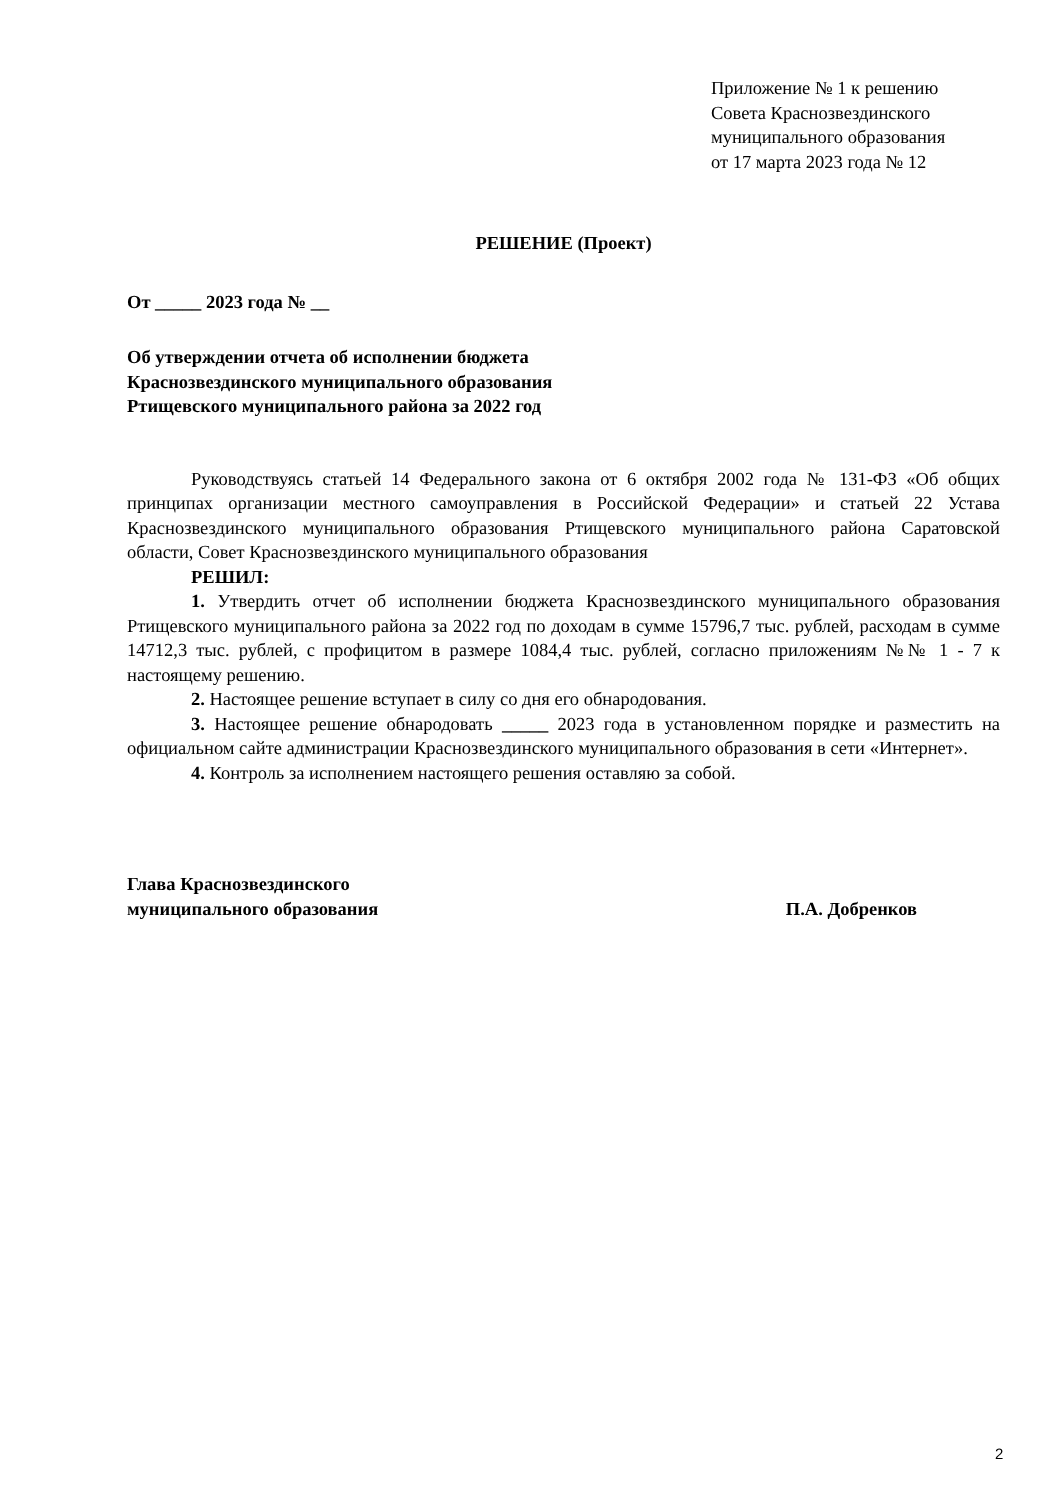Приложение № 1 к решению
Совета Краснозвездинского
муниципального образования
от 17 марта 2023 года № 12
РЕШЕНИЕ (Проект)
От _____ 2023 года № __
Об утверждении отчета об исполнении бюджета
Краснозвездинского муниципального образования
Ртищевского муниципального района за 2022 год
Руководствуясь статьей 14 Федерального закона от 6 октября 2002 года № 131-ФЗ «Об общих принципах организации местного самоуправления в Российской Федерации» и статьей 22 Устава Краснозвездинского муниципального образования Ртищевского муниципального района Саратовской области, Совет Краснозвездинского муниципального образования
РЕШИЛ:
1. Утвердить отчет об исполнении бюджета Краснозвездинского муниципального образования Ртищевского муниципального района за 2022 год по доходам в сумме 15796,7 тыс. рублей, расходам в сумме 14712,3 тыс. рублей, с профицитом в размере 1084,4 тыс. рублей, согласно приложениям №№ 1 - 7 к настоящему решению.
2. Настоящее решение вступает в силу со дня его обнародования.
3. Настоящее решение обнародовать _____ 2023 года в установленном порядке и разместить на официальном сайте администрации Краснозвездинского муниципального образования в сети «Интернет».
4. Контроль за исполнением настоящего решения оставляю за собой.
Глава Краснозвездинского
муниципального образования
П.А. Добренков
2